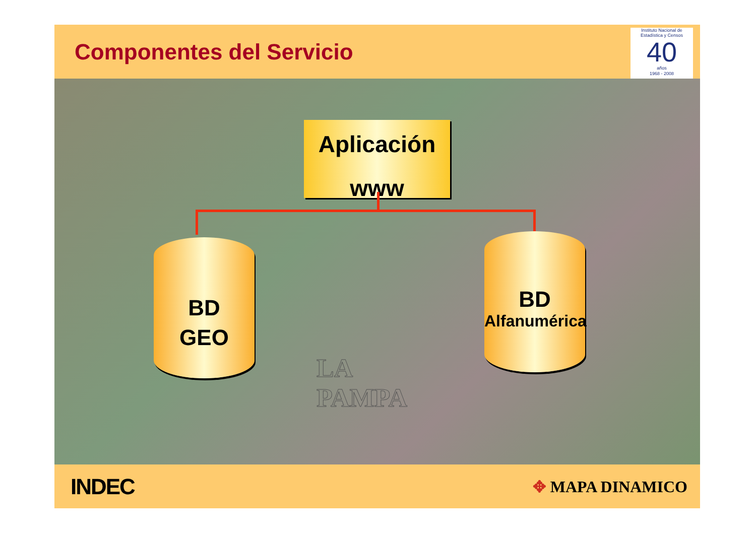Componentes del Servicio
Instituto Nacional de Estadística y Censos
40
años
1968 - 2008
Aplicación
www
BD
GEO
BD
Alfanumérica
LA
PAMPA
INDEC
✥ MAPA DINAMICO